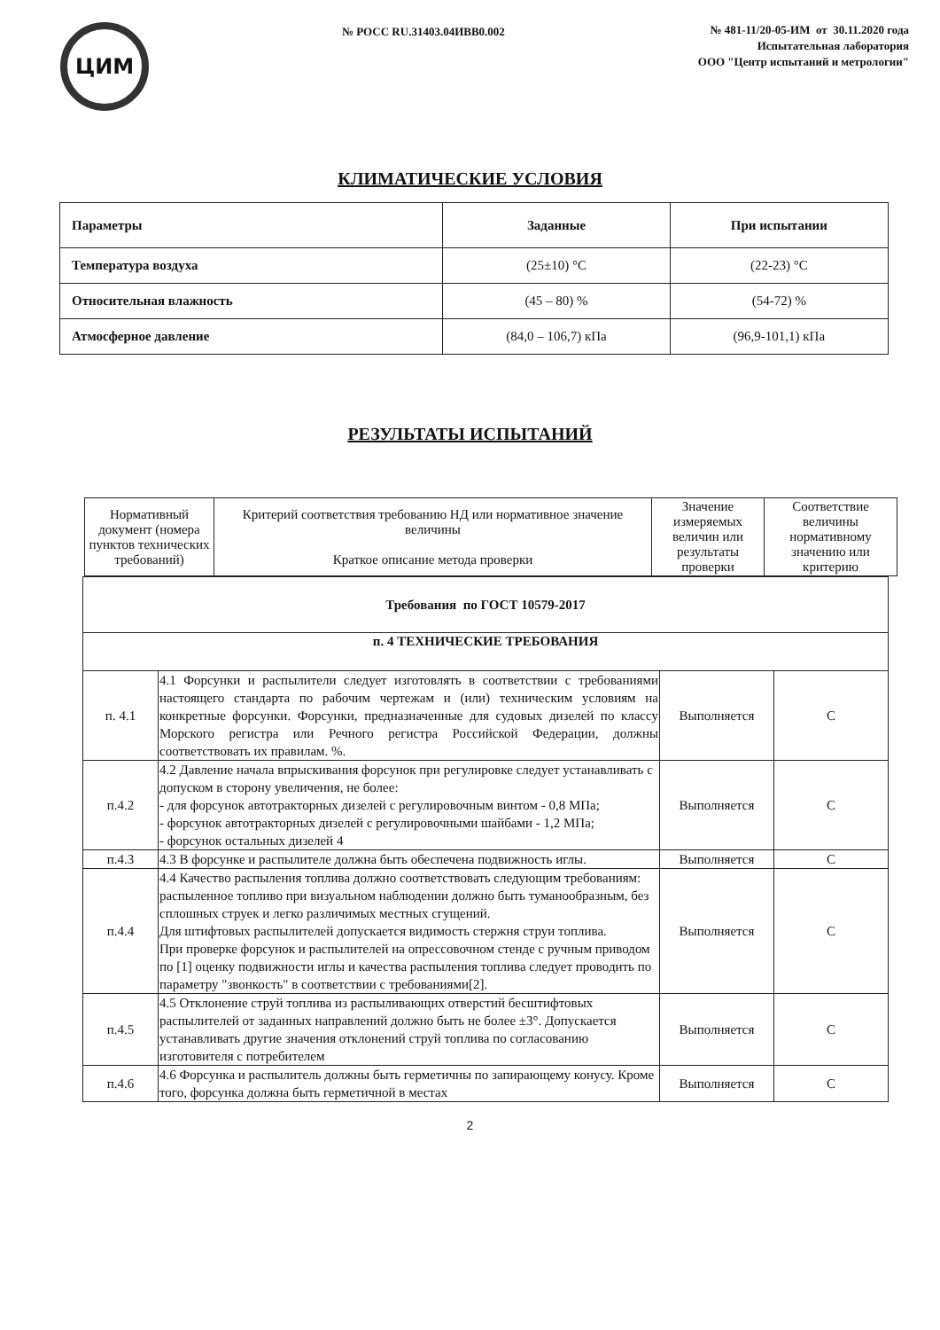ЦИМ
№ РОСС RU.31403.04ИВВ0.002
№ 481-11/20-05-ИМ от 30.11.2020 года
Испытательная лаборатория
ООО "Центр испытаний и метрологии"
КЛИМАТИЧЕСКИЕ УСЛОВИЯ
| Параметры | Заданные | При испытании |
| --- | --- | --- |
| Температура воздуха | (25±10) °С | (22-23) °С |
| Относительная влажность | (45 – 80) % | (54-72) % |
| Атмосферное давление | (84,0 – 106,7) кПа | (96,9-101,1) кПа |
РЕЗУЛЬТАТЫ ИСПЫТАНИЙ
| Нормативный документ (номера пунктов технических требований) | Критерий соответствия требованию НД или нормативное значение величины Краткое описание метода проверки | Значение измеряемых величин или результаты проверки | Соответствие величины нормативному значению или критерию |
| --- | --- | --- | --- |
| Требования по ГОСТ 10579-2017 | | | |
| п. 4 ТЕХНИЧЕСКИЕ ТРЕБОВАНИЯ | | | |
| п. 4.1 | 4.1 Форсунки и распылители следует изготовлять в соответствии с требованиями настоящего стандарта по рабочим чертежам и (или) техническим условиям на конкретные форсунки. Форсунки, предназначенные для судовых дизелей по классу Морского регистра или Речного регистра Российской Федерации, должны соответствовать их правилам. %. | Выполняется | С |
| п.4.2 | 4.2 Давление начала впрыскивания форсунок при регулировке следует устанавливать с допуском в сторону увеличения, не более: - для форсунок автотракторных дизелей с регулировочным винтом - 0,8 МПа; - форсунок автотракторных дизелей с регулировочными шайбами - 1,2 МПа; - форсунок остальных дизелей 4 | Выполняется | С |
| п.4.3 | 4.3 В форсунке и распылителе должна быть обеспечена подвижность иглы. | Выполняется | С |
| п.4.4 | 4.4 Качество распыления топлива должно соответствовать следующим требованиям: распыленное топливо при визуальном наблюдении должно быть туманообразным, без сплошных струек и легко различимых местных сгущений. Для штифтовых распылителей допускается видимость стержня струи топлива. При проверке форсунок и распылителей на опрессовочном стенде с ручным приводом по [1] оценку подвижности иглы и качества распыления топлива следует проводить по параметру "звонкость" в соответствии с требованиями[2]. | Выполняется | С |
| п.4.5 | 4.5 Отклонение струй топлива из распыливающих отверстий бесштифтовых распылителей от заданных направлений должно быть не более ±3°. Допускается устанавливать другие значения отклонений струй топлива по согласованию изготовителя с потребителем | Выполняется | С |
| п.4.6 | 4.6 Форсунка и распылитель должны быть герметичны по запирающему конусу. Кроме того, форсунка должна быть герметичной в местах | Выполняется | С |
2